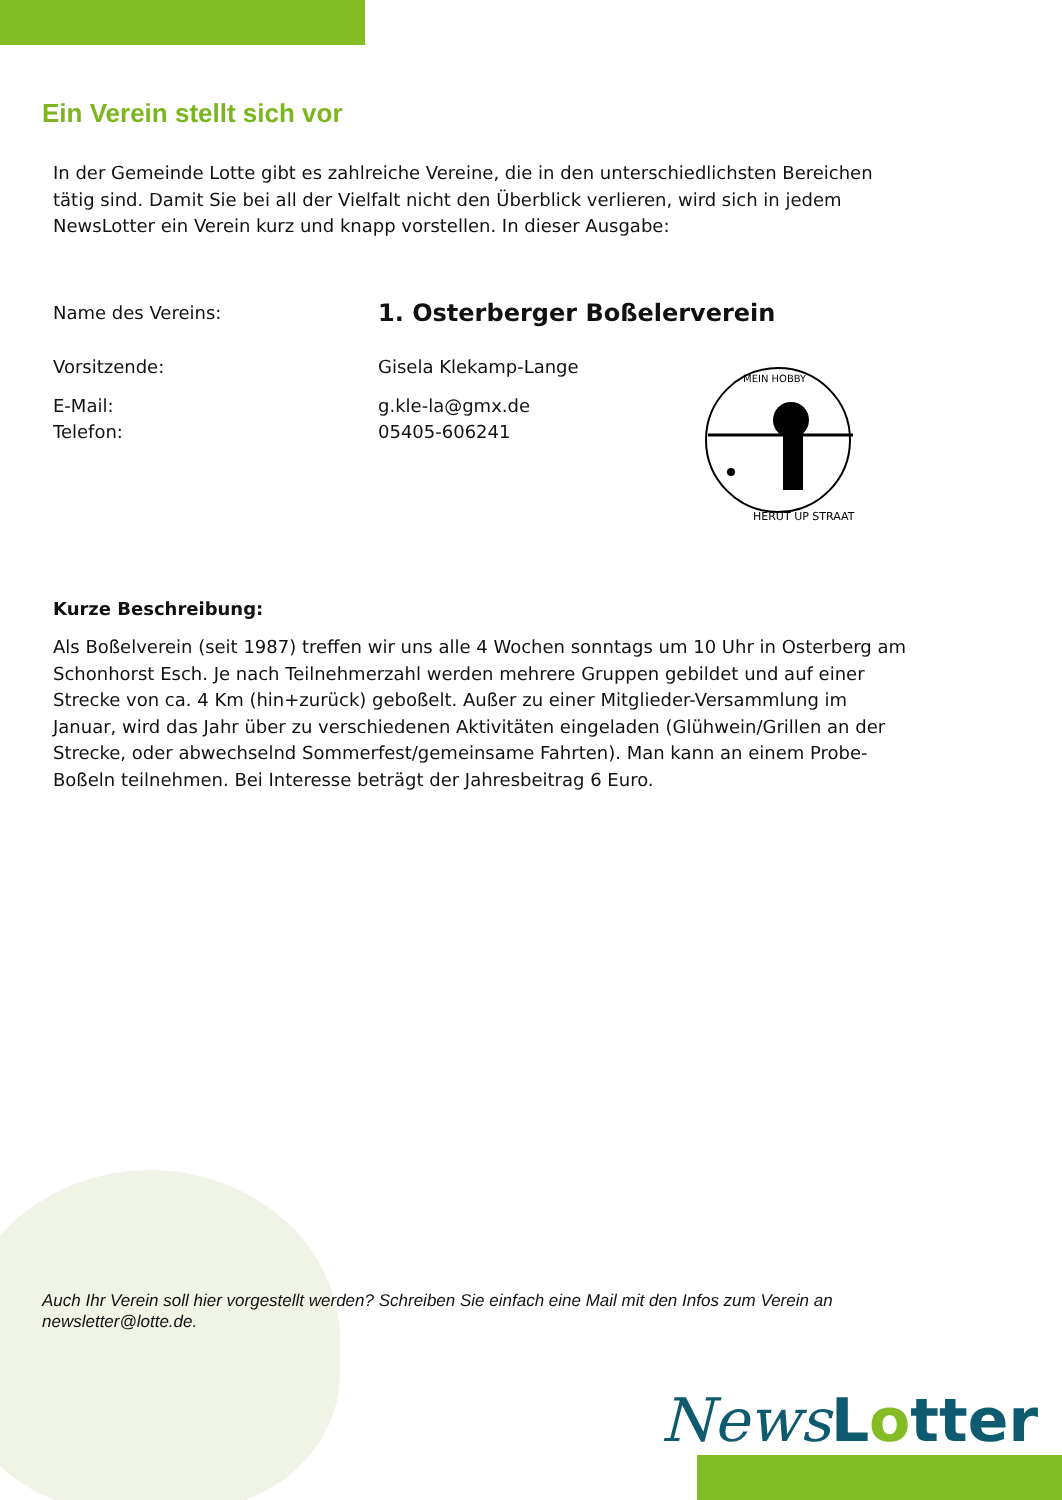Ein Verein stellt sich vor
In der Gemeinde Lotte gibt es zahlreiche Vereine, die in den unterschiedlichsten Bereichen tätig sind. Damit Sie bei all der Vielfalt nicht den Überblick verlieren, wird sich in jedem NewsLotter ein Verein kurz und knapp vorstellen. In dieser Ausgabe:
Name des Vereins: 1. Osterberger Boßelerverein
Vorsitzende: Gisela Klekamp-Lange
E-Mail: g.kle-la@gmx.de
Telefon: 05405-606241
MEIN HOBBY
HERUT UP STRAAT
Kurze Beschreibung:
Als Boßelverein (seit 1987) treffen wir uns alle 4 Wochen sonntags um 10 Uhr in Osterberg am Schonhorst Esch. Je nach Teilnehmerzahl werden mehrere Gruppen gebildet und auf einer Strecke von ca. 4 Km (hin+zurück) geboßelt. Außer zu einer Mitglieder-Versammlung im Januar, wird das Jahr über zu verschiedenen Aktivitäten eingeladen (Glühwein/Grillen an der Strecke, oder abwechselnd Sommerfest/gemeinsame Fahrten). Man kann an einem Probe-Boßeln teilnehmen. Bei Interesse beträgt der Jahresbeitrag 6 Euro.
Auch Ihr Verein soll hier vorgestellt werden? Schreiben Sie einfach eine Mail mit den Infos zum Verein an newsletter@lotte.de.
News Lotter